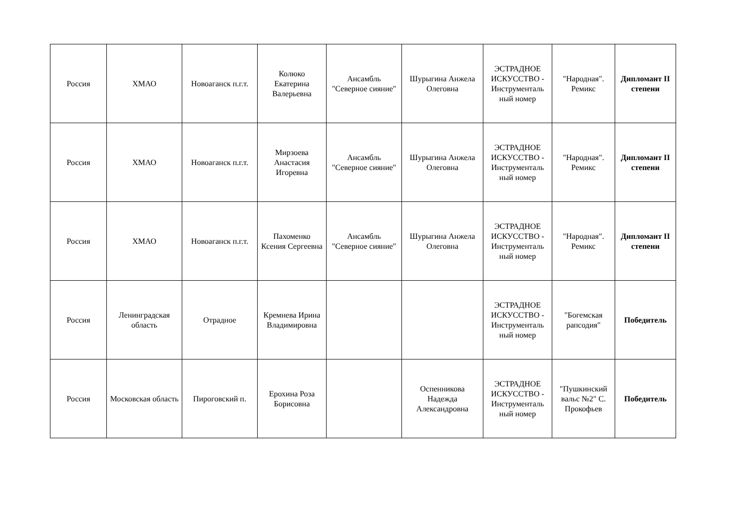| Россия | ХМАО | Новоаганск п.г.т. | Колюко Екатерина Валерьевна | Ансамбль "Северное сияние" | Шурыгина Анжела Олеговна | ЭСТРАДНОЕ ИСКУССТВО - Инструменталь ный номер | "Народная". Ремикс | Дипломант II степени |
| Россия | ХМАО | Новоаганск п.г.т. | Мирзоева Анастасия Игоревна | Ансамбль "Северное сияние" | Шурыгина Анжела Олеговна | ЭСТРАДНОЕ ИСКУССТВО - Инструменталь ный номер | "Народная". Ремикс | Дипломант II степени |
| Россия | ХМАО | Новоаганск п.г.т. | Пахоменко Ксения Сергеевна | Ансамбль "Северное сияние" | Шурыгина Анжела Олеговна | ЭСТРАДНОЕ ИСКУССТВО - Инструменталь ный номер | "Народная". Ремикс | Дипломант II степени |
| Россия | Ленинградская область | Отрадное | Кремнева Ирина Владимировна | | | ЭСТРАДНОЕ ИСКУССТВО - Инструменталь ный номер | "Богемская рапсодия" | Победитель |
| Россия | Московская область | Пироговский п. | Ерохина Роза Борисовна | | Оспенникова Надежда Александровна | ЭСТРАДНОЕ ИСКУССТВО - Инструменталь ный номер | "Пушкинский вальс №2" С. Прокофьев | Победитель |